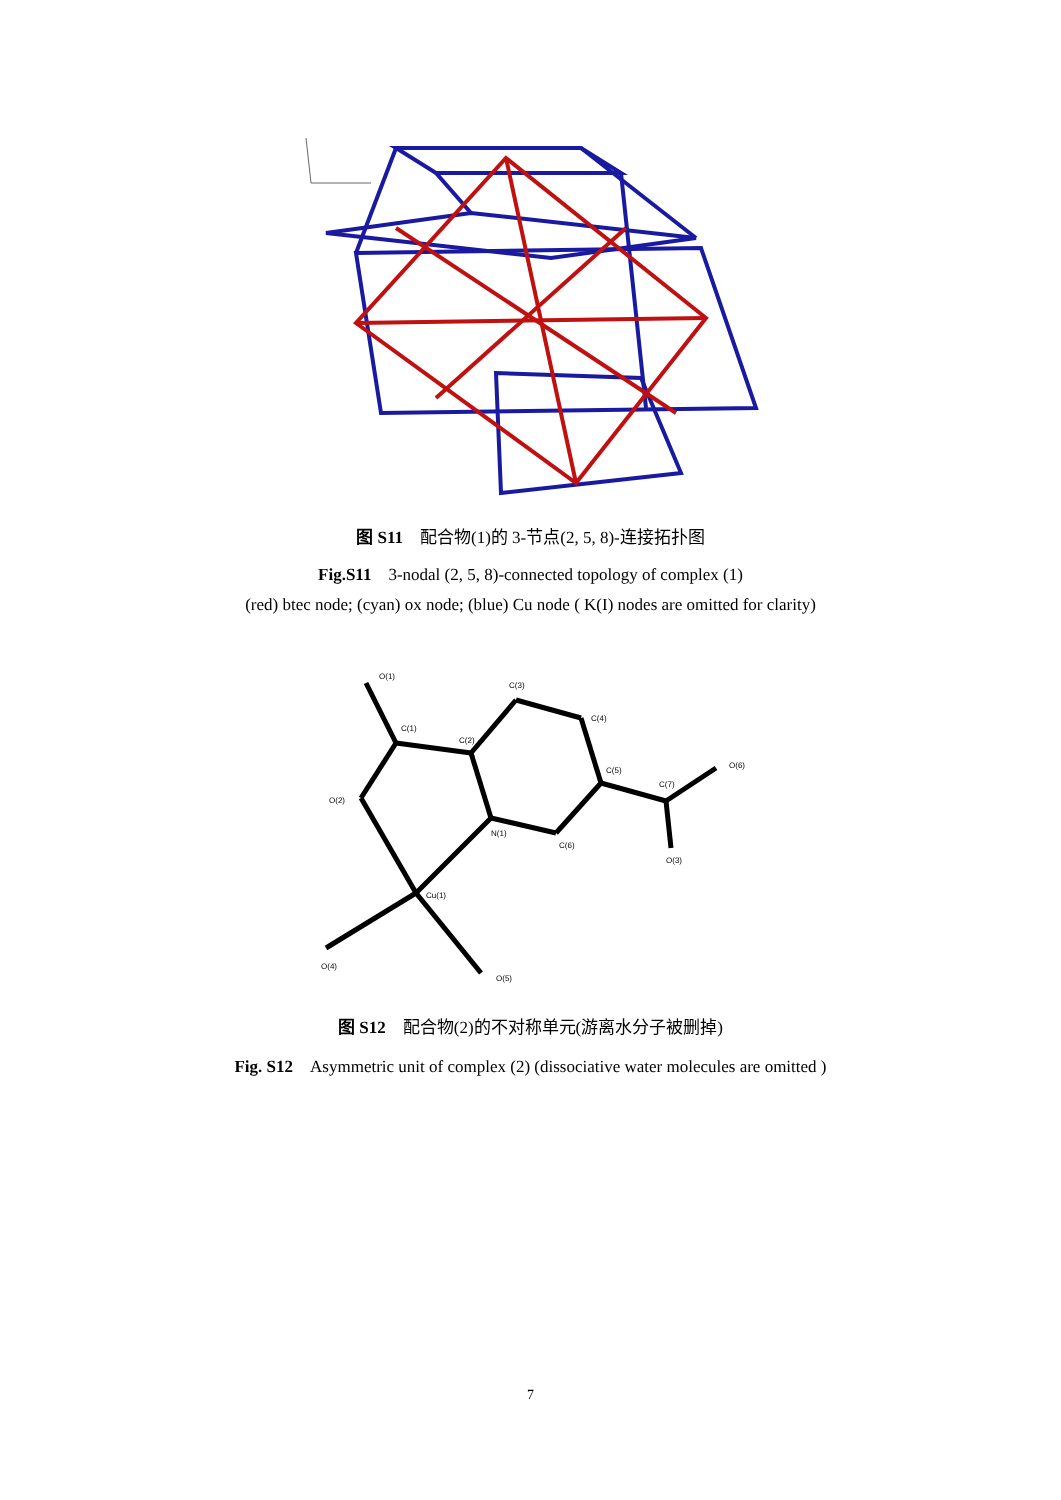图 S11　配合物(1)的 3-节点(2, 5, 8)-连接拓扑图
Fig.S11　3-nodal (2, 5, 8)-connected topology of complex (1)
(red) btec node; (cyan) ox node; (blue) Cu node ( K(I) nodes are omitted for clarity)
O(1)
C(1)
C(2)
C(3)
C(4)
C(5)
C(7)
O(6)
O(2)
N(1)
C(6)
O(3)
Cu(1)
O(4)
O(5)
图 S12　配合物(2)的不对称单元(游离水分子被删掉)
Fig. S12　Asymmetric unit of complex (2) (dissociative water molecules are omitted )
7